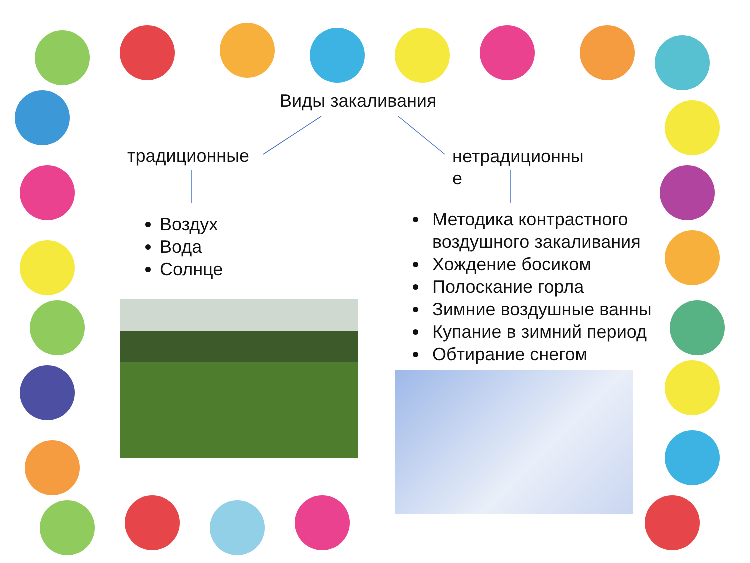Виды закаливания
традиционные
нетрадиционны е
Воздух
Вода
Солнце
Методика контрастного воздушного закаливания
Хождение босиком
Полоскание горла
Зимние воздушные ванны
Купание в зимний период
Обтирание снегом